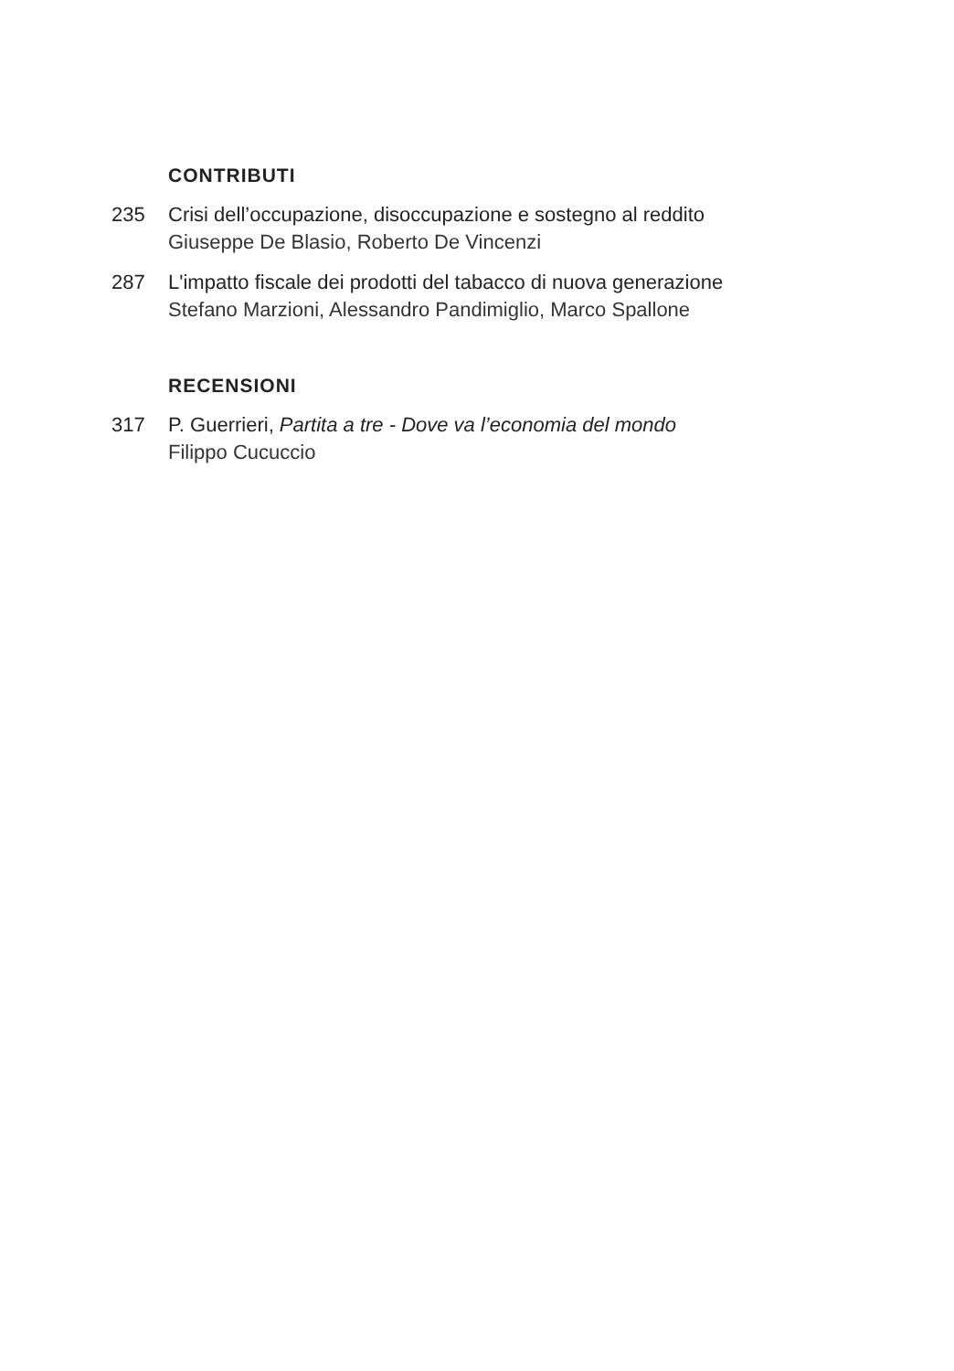CONTRIBUTI
235 Crisi dell’occupazione, disoccupazione e sostegno al reddito
Giuseppe De Blasio, Roberto De Vincenzi
287 L'impatto fiscale dei prodotti del tabacco di nuova generazione
Stefano Marzioni, Alessandro Pandimiglio, Marco Spallone
RECENSIONI
317 P. Guerrieri, Partita a tre - Dove va l’economia del mondo
Filippo Cucuccio